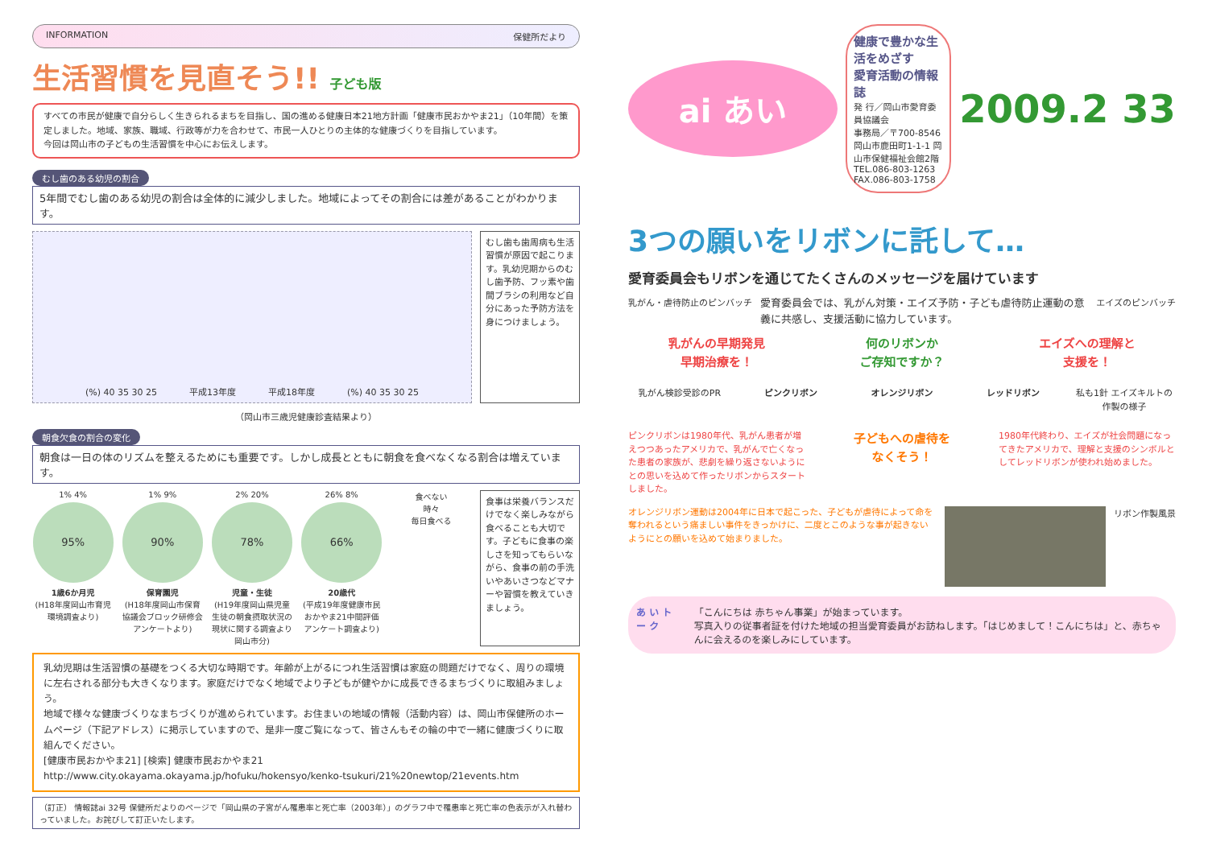INFORMATION 保健所だより
生活習慣を見直そう!! 子ども版
すべての市民が健康で自分らしく生きられるまちを目指し、国の進める健康日本21地方計画「健康市民おかやま21」（10年間）を策定しました。地域、家族、職域、行政等が力を合わせて、市民一人ひとりの主体的な健康づくりを目指しています。
今回は岡山市の子どもの生活習慣を中心にお伝えします。
むし歯のある幼児の割合
5年間でむし歯のある幼児の割合は全体的に減少しました。地域によってその割合には差があることがわかります。
(%) 40 35 30 25 平成13年度 平成18年度 (%) 40 35 30 25
むし歯も歯周病も生活習慣が原因で起こります。乳幼児期からのむし歯予防、フッ素や歯間ブラシの利用など自分にあった予防方法を身につけましょう。
（岡山市三歳児健康診査結果より）
朝食欠食の割合の変化
朝食は一日の体のリズムを整えるためにも重要です。しかし成長とともに朝食を食べなくなる割合は増えています。
1% 4%
95%
1歳6か月児
(H18年度岡山市育児環境調査より)
1% 9%
90%
保育園児
(H18年度岡山市保育協議会ブロック研修会アンケートより)
2% 20%
78%
児童・生徒
(H19年度岡山県児童生徒の朝食摂取状況の現状に関する調査より岡山市分)
26% 8%
66%
20歳代
(平成19年度健康市民おかやま21中間評価アンケート調査より)
食べない
時々
毎日食べる
食事は栄養バランスだけでなく楽しみながら食べることも大切です。子どもに食事の楽しさを知ってもらいながら、食事の前の手洗いやあいさつなどマナーや習慣を教えていきましょう。
乳幼児期は生活習慣の基礎をつくる大切な時期です。年齢が上がるにつれ生活習慣は家庭の問題だけでなく、周りの環境に左右される部分も大きくなります。家庭だけでなく地域でより子どもが健やかに成長できるまちづくりに取組みましょう。
地域で様々な健康づくりなまちづくりが進められています。お住まいの地域の情報（活動内容）は、岡山市保健所のホームページ（下記アドレス）に掲示していますので、是非一度ご覧になって、皆さんもその輪の中で一緒に健康づくりに取組んでください。
[健康市民おかやま21] [検索] 健康市民おかやま21
http://www.city.okayama.okayama.jp/hofuku/hokensyo/kenko-tsukuri/21%20newtop/21events.htm
（訂正） 情報誌ai 32号 保健所だよりのページで「岡山県の子宮がん罹患率と死亡率（2003年）」のグラフ中で罹患率と死亡率の色表示が入れ替わっていました。お詫びして訂正いたします。
ai あい
健康で豊かな生活をめざす
愛育活動の情報誌
発 行／岡山市愛育委員協議会
事務局／〒700-8546 岡山市鹿田町1-1-1 岡山市保健福祉会館2階
TEL.086-803-1263 FAX.086-803-1758
2009.2 33
3つの願いをリボンに託して…
愛育委員会もリボンを通じてたくさんのメッセージを届けています
乳がん・虐待防止のピンバッチ
愛育委員会では、乳がん対策・エイズ予防・子ども虐待防止運動の意義に共感し、支援活動に協力しています。
エイズのピンバッチ
乳がんの早期発見
早期治療を！
何のリボンか
ご存知ですか？
エイズへの理解と
支援を！
乳がん検診受診のPR ピンクリボン オレンジリボン レッドリボン 私も1針 エイズキルトの作製の様子
ピンクリボンは1980年代、乳がん患者が増えつつあったアメリカで、乳がんで亡くなった患者の家族が、悲劇を繰り返さないようにとの思いを込めて作ったリボンからスタートしました。
子どもへの虐待を
なくそう！
1980年代終わり、エイズが社会問題になってきたアメリカで、理解と支援のシンボルとしてレッドリボンが使われ始めました。
オレンジリボン運動は2004年に日本で起こった、子どもが虐待によって命を奪われるという痛ましい事件をきっかけに、二度とこのような事が起きないようにとの願いを込めて始まりました。
リボン作製風景
あ い ト ー ク 「こんにちは 赤ちゃん事業」が始まっています。
写真入りの従事者証を付けた地域の担当愛育委員がお訪ねします。「はじめまして！こんにちは」と、赤ちゃんに会えるのを楽しみにしています。